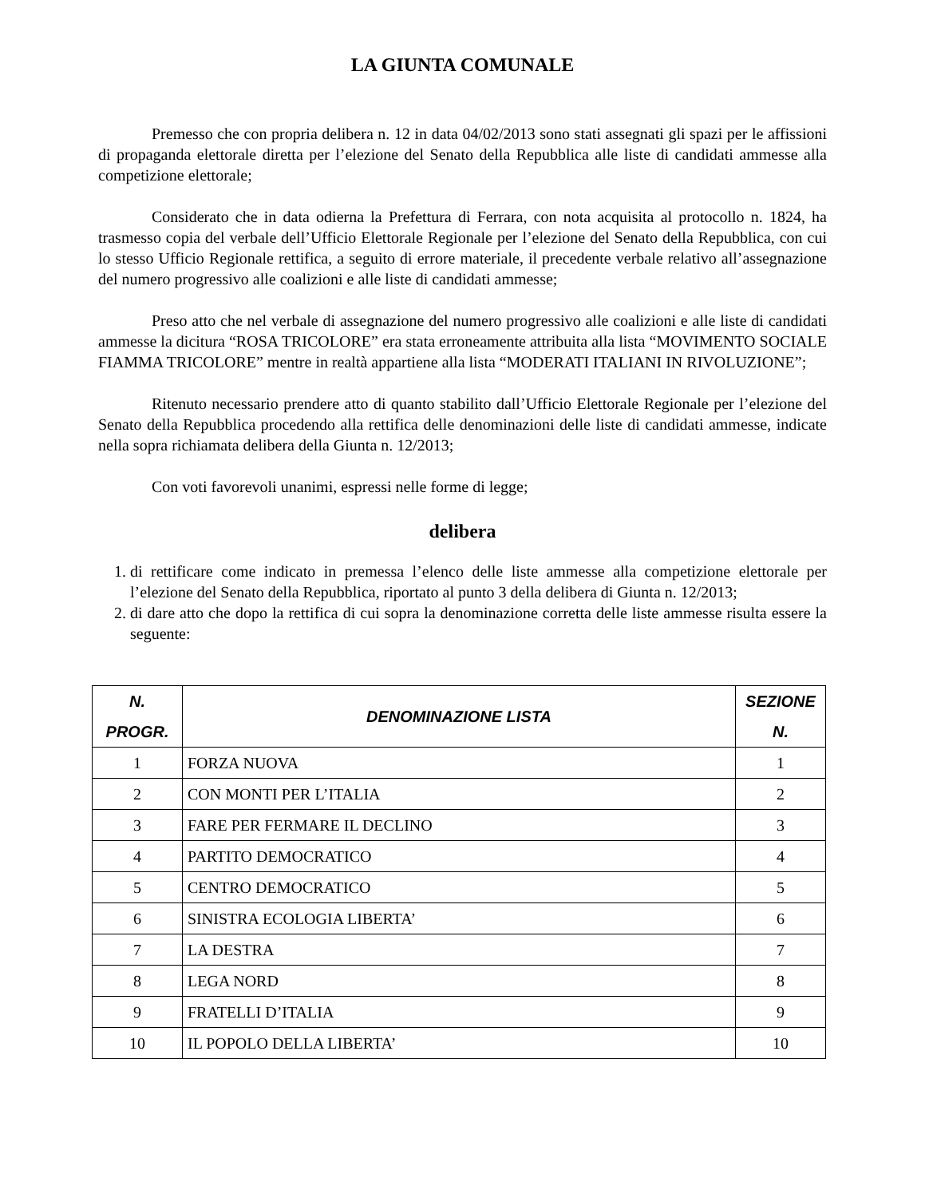LA GIUNTA COMUNALE
Premesso che con propria delibera n. 12 in data 04/02/2013 sono stati assegnati gli spazi per le affissioni di propaganda elettorale diretta per l’elezione del Senato della Repubblica alle liste di candidati ammesse alla competizione elettorale;
Considerato che in data odierna la Prefettura di Ferrara, con nota acquisita al protocollo n. 1824, ha trasmesso copia del verbale dell’Ufficio Elettorale Regionale per l’elezione del Senato della Repubblica, con cui lo stesso Ufficio Regionale rettifica, a seguito di errore materiale, il precedente verbale relativo all’assegnazione del numero progressivo alle coalizioni e alle liste di candidati ammesse;
Preso atto che nel verbale di assegnazione del numero progressivo alle coalizioni e alle liste di candidati ammesse la dicitura “ROSA TRICOLORE” era stata erroneamente attribuita alla lista “MOVIMENTO SOCIALE FIAMMA TRICOLORE” mentre in realtà appartiene alla lista “MODERATI ITALIANI IN RIVOLUZIONE”;
Ritenuto necessario prendere atto di quanto stabilito dall’Ufficio Elettorale Regionale per l’elezione del Senato della Repubblica procedendo alla rettifica delle denominazioni delle liste di candidati ammesse, indicate nella sopra richiamata delibera della Giunta n. 12/2013;
Con voti favorevoli unanimi, espressi nelle forme di legge;
delibera
1. di rettificare come indicato in premessa l’elenco delle liste ammesse alla competizione elettorale per l’elezione del Senato della Repubblica, riportato al punto 3 della delibera di Giunta n. 12/2013;
2. di dare atto che dopo la rettifica di cui sopra la denominazione corretta delle liste ammesse risulta essere la seguente:
| N. PROGR. | DENOMINAZIONE LISTA | SEZIONE N. |
| --- | --- | --- |
| 1 | FORZA NUOVA | 1 |
| 2 | CON MONTI PER L’ITALIA | 2 |
| 3 | FARE PER FERMARE IL DECLINO | 3 |
| 4 | PARTITO DEMOCRATICO | 4 |
| 5 | CENTRO DEMOCRATICO | 5 |
| 6 | SINISTRA ECOLOGIA LIBERTA’ | 6 |
| 7 | LA DESTRA | 7 |
| 8 | LEGA NORD | 8 |
| 9 | FRATELLI D’ITALIA | 9 |
| 10 | IL POPOLO DELLA LIBERTA’ | 10 |